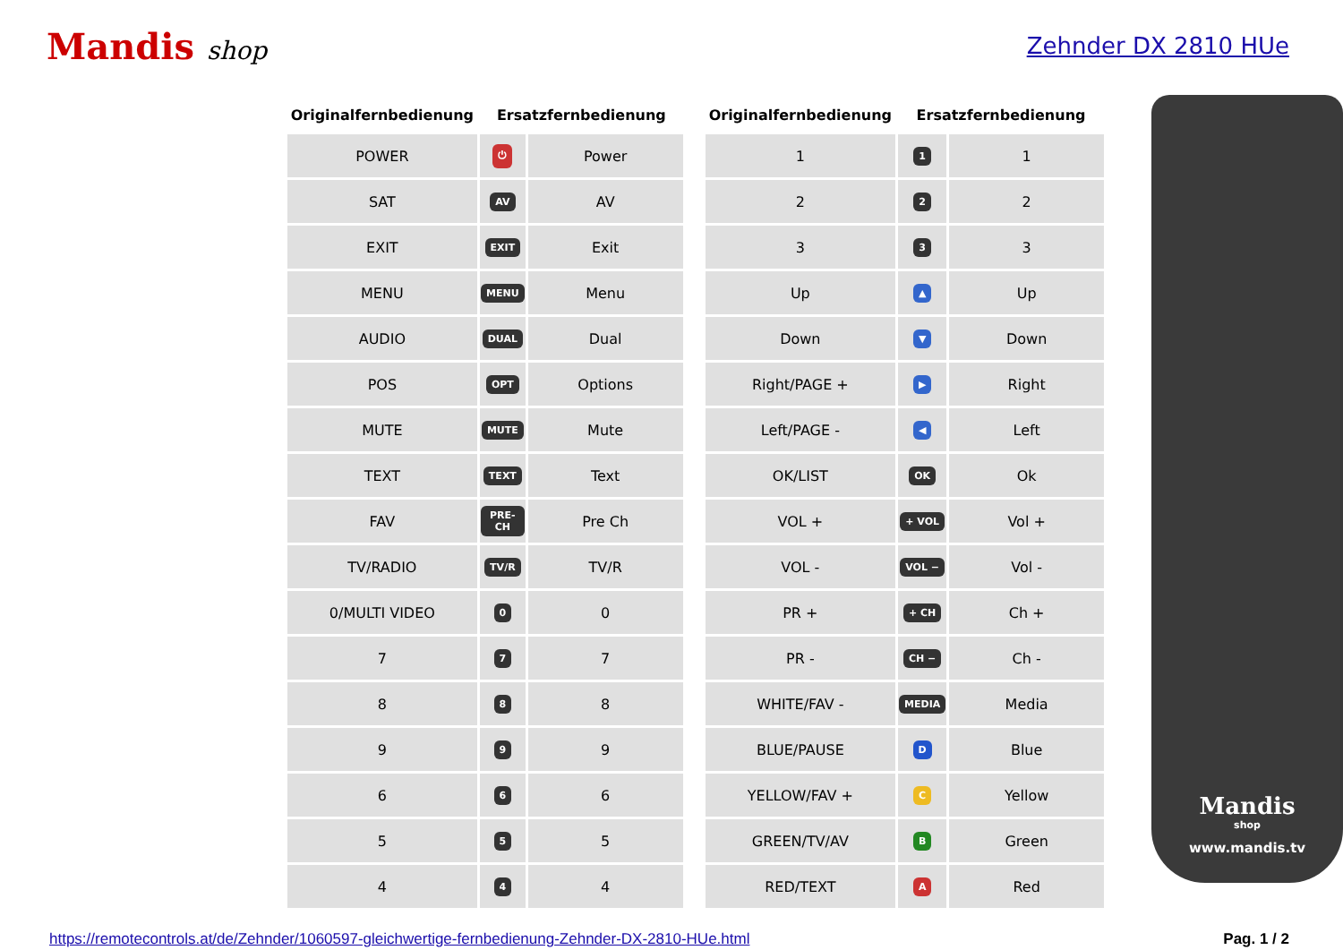Mandis shop Zehnder DX 2810 HUe
| Originalfernbedienung | Ersatzfernbedienung | |
| --- | --- | --- |
| POWER | ⏻ | Power |
| SAT | AV | AV |
| EXIT | EXIT | Exit |
| MENU | MENU | Menu |
| AUDIO | DUAL | Dual |
| POS | OPT | Options |
| MUTE | MUTE | Mute |
| TEXT | TEXT | Text |
| FAV | PRE-CH | Pre Ch |
| TV/RADIO | TV/R | TV/R |
| 0/MULTI VIDEO | 0 | 0 |
| 7 | 7 | 7 |
| 8 | 8 | 8 |
| 9 | 9 | 9 |
| 6 | 6 | 6 |
| 5 | 5 | 5 |
| 4 | 4 | 4 |
| Originalfernbedienung | Ersatzfernbedienung | |
| --- | --- | --- |
| 1 | 1 | 1 |
| 2 | 2 | 2 |
| 3 | 3 | 3 |
| Up | ▲ | Up |
| Down | ▼ | Down |
| Right/PAGE + | ▶ | Right |
| Left/PAGE - | ◀ | Left |
| OK/LIST | OK | Ok |
| VOL + | + VOL | Vol + |
| VOL - | VOL − | Vol - |
| PR + | + CH | Ch + |
| PR - | CH − | Ch - |
| WHITE/FAV - | MEDIA | Media |
| BLUE/PAUSE | D | Blue |
| YELLOW/FAV + | C | Yellow |
| GREEN/TV/AV | B | Green |
| RED/TEXT | A | Red |
Mandis
shop
www.mandis.tv
https://remotecontrols.at/de/Zehnder/1060597-gleichwertige-fernbedienung-Zehnder-DX-2810-HUe.html Pag. 1 / 2